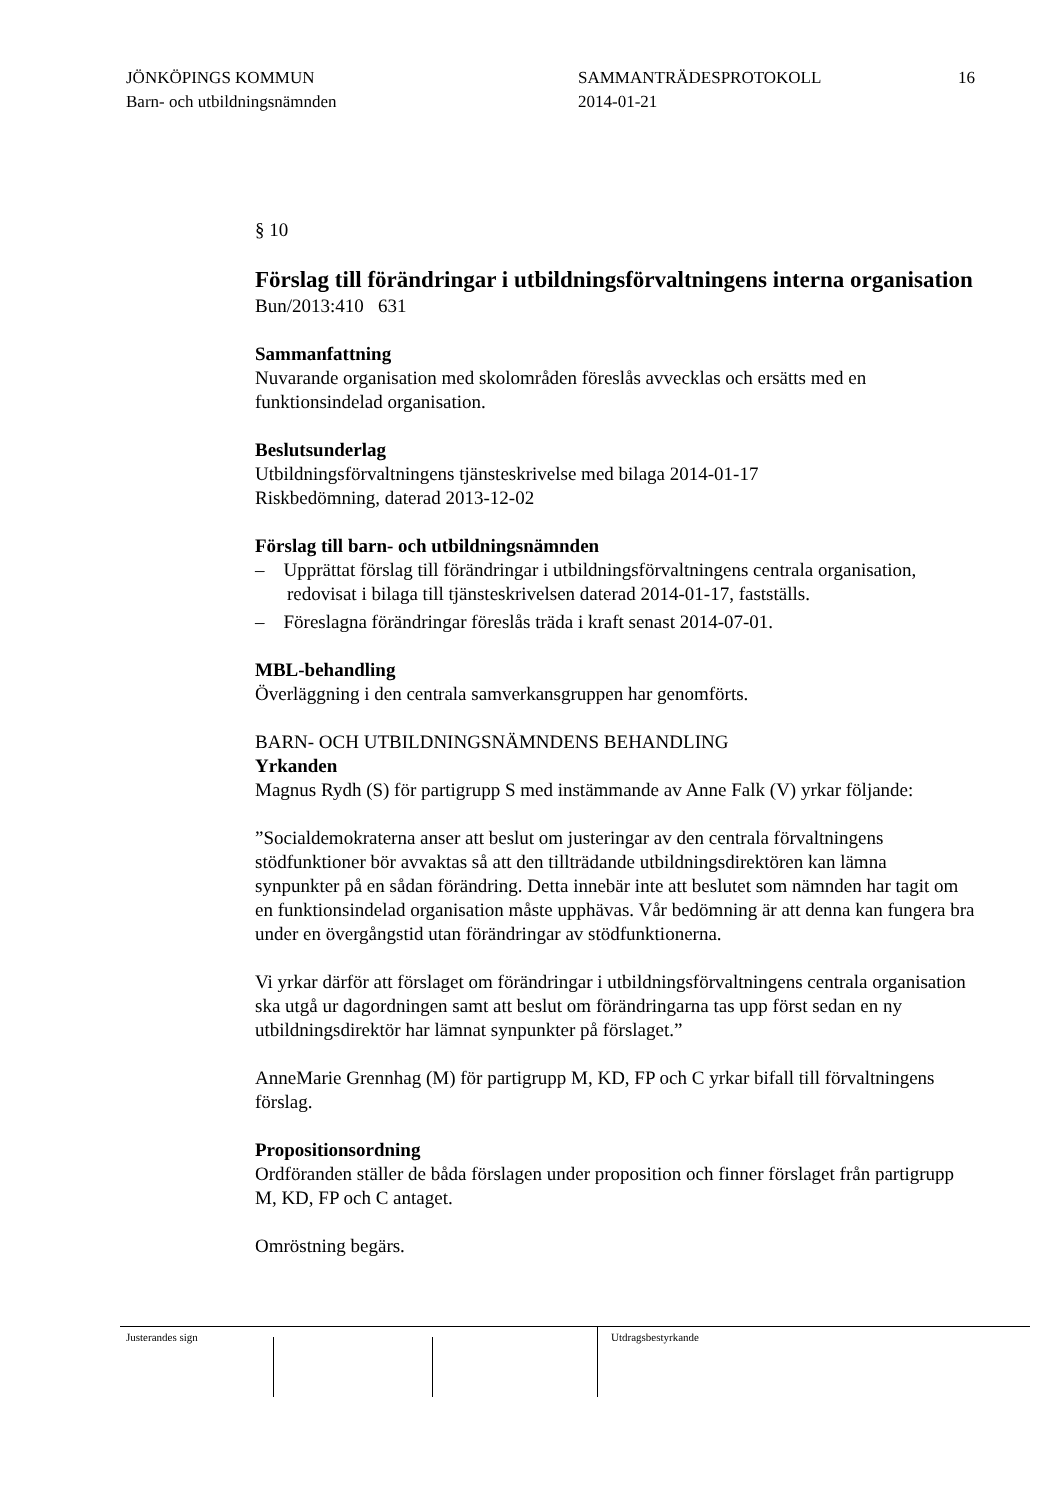JÖNKÖPINGS KOMMUN
Barn- och utbildningsnämnden
SAMMANTRÄDESPROTOKOLL
2014-01-21
16
§ 10
Förslag till förändringar i utbildningsförvaltningens interna organisation
Bun/2013:410 631
Sammanfattning
Nuvarande organisation med skolområden föreslås avvecklas och ersätts med en funktionsindelad organisation.
Beslutsunderlag
Utbildningsförvaltningens tjänsteskrivelse med bilaga 2014-01-17
Riskbedömning, daterad 2013-12-02
Förslag till barn- och utbildningsnämnden
– Upprättat förslag till förändringar i utbildningsförvaltningens centrala organisation, redovisat i bilaga till tjänsteskrivelsen daterad 2014-01-17, fastställs.
– Föreslagna förändringar föreslås träda i kraft senast 2014-07-01.
MBL-behandling
Överläggning i den centrala samverkansgruppen har genomförts.
BARN- OCH UTBILDNINGSNÄMNDENS BEHANDLING
Yrkanden
Magnus Rydh (S) för partigrupp S med instämmande av Anne Falk (V) yrkar följande:
”Socialdemokraterna anser att beslut om justeringar av den centrala förvaltningens stödfunktioner bör avvaktas så att den tillträdande utbildningsdirektören kan lämna synpunkter på en sådan förändring. Detta innebär inte att beslutet som nämnden har tagit om en funktionsindelad organisation måste upphävas. Vår bedömning är att denna kan fungera bra under en övergångstid utan förändringar av stödfunktionerna.
Vi yrkar därför att förslaget om förändringar i utbildningsförvaltningens centrala organisation ska utgå ur dagordningen samt att beslut om förändringarna tas upp först sedan en ny utbildningsdirektör har lämnat synpunkter på förslaget.”
AnneMarie Grennhag (M) för partigrupp M, KD, FP och C yrkar bifall till förvaltningens förslag.
Propositionsordning
Ordföranden ställer de båda förslagen under proposition och finner förslaget från partigrupp M, KD, FP och C antaget.
Omröstning begärs.
Justerandes sign Utdragsbestyrkande